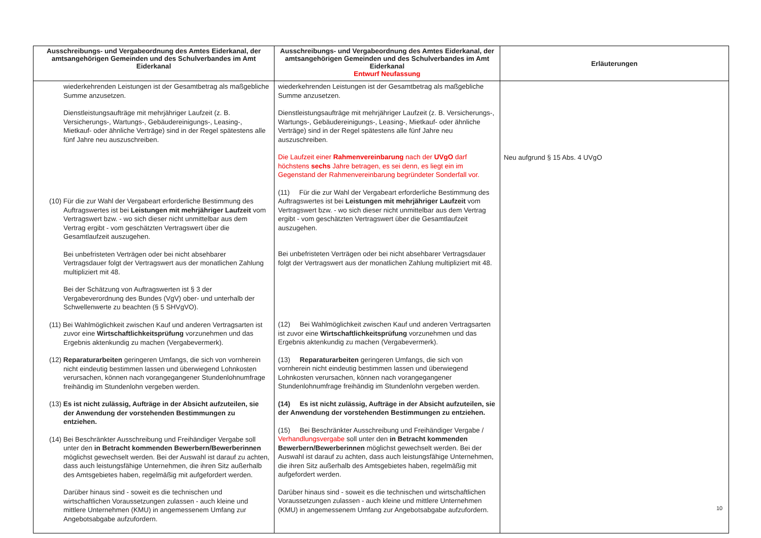| Ausschreibungs- und Vergabeordnung des Amtes Eiderkanal, der amtsangehörigen Gemeinden und des Schulverbandes im Amt Eiderkanal | Ausschreibungs- und Vergabeordnung des Amtes Eiderkanal, der amtsangehörigen Gemeinden und des Schulverbandes im Amt Eiderkanal Entwurf Neufassung | Erläuterungen |
| --- | --- | --- |
| wiederkehrenden Leistungen ist der Gesamtbetrag als maßgebliche Summe anzusetzen. Dienstleistungsaufträge mit mehrjähriger Laufzeit (z. B. Versicherungs-, Wartungs-, Gebäudereinigungs-, Leasing-, Mietkauf- oder ähnliche Verträge) sind in der Regel spätestens alle fünf Jahre neu auszuschreiben. (10) Für die zur Wahl der Vergabeart erforderliche Bestimmung des Auftragswertes ist bei Leistungen mit mehrjähriger Laufzeit vom Vertragswert bzw. - wo sich dieser nicht unmittelbar aus dem Vertrag ergibt - vom geschätzten Vertragswert über die Gesamtlaufzeit auszugehen. Bei unbefristeten Verträgen oder bei nicht absehbarer Vertragsdauer folgt der Vertragswert aus der monatlichen Zahlung multipliziert mit 48. Bei der Schätzung von Auftragswerten ist § 3 der Vergabeverordnung des Bundes (VgV) ober- und unterhalb der Schwellenwerte zu beachten (§ 5 SHVgVO). (11) Bei Wahlmöglichkeit zwischen Kauf und anderen Vertragsarten ist zuvor eine Wirtschaftlichkeitsprüfung vorzunehmen und das Ergebnis aktenkundig zu machen (Vergabevermerk). (12) Reparaturarbeiten geringeren Umfangs, die sich von vornherein nicht eindeutig bestimmen lassen und überwiegend Lohnkosten verursachen, können nach vorangegangener Stundenlohnumfrage freihändig im Stundenlohn vergeben werden. (13) Es ist nicht zulässig, Aufträge in der Absicht aufzuteilen, sie der Anwendung der vorstehenden Bestimmungen zu entziehen. (14) Bei Beschränkter Ausschreibung und Freihändiger Vergabe soll unter den in Betracht kommenden Bewerbern/Bewerberinnen möglichst gewechselt werden. Bei der Auswahl ist darauf zu achten, dass auch leistungsfähige Unternehmen, die ihren Sitz außerhalb des Amtsgebietes haben, regelmäßig mit aufgefordert werden. Darüber hinaus sind - soweit es die technischen und wirtschaftlichen Voraussetzungen zulassen - auch kleine und mittlere Unternehmen (KMU) in angemessenem Umfang zur Angebotsabgabe aufzufordern. | wiederkehrenden Leistungen ist der Gesamtbetrag als maßgebliche Summe anzusetzen. Dienstleistungsaufträge mit mehrjähriger Laufzeit (z. B. Versicherungs-, Wartungs-, Gebäudereinigungs-, Leasing-, Mietkauf- oder ähnliche Verträge) sind in der Regel spätestens alle fünf Jahre neu auszuschreiben. Die Laufzeit einer Rahmenvereinbarung nach der UVgO darf höchstens sechs Jahre betragen, es sei denn, es liegt ein im Gegenstand der Rahmenvereinbarung begründeter Sonderfall vor. (11) Für die zur Wahl der Vergabeart erforderliche Bestimmung des Auftragswertes ist bei Leistungen mit mehrjähriger Laufzeit vom Vertragswert bzw. - wo sich dieser nicht unmittelbar aus dem Vertrag ergibt - vom geschätzten Vertragswert über die Gesamtlaufzeit auszugehen. Bei unbefristeten Verträgen oder bei nicht absehbarer Vertragsdauer folgt der Vertragswert aus der monatlichen Zahlung multipliziert mit 48. (12) Bei Wahlmöglichkeit zwischen Kauf und anderen Vertragsarten ist zuvor eine Wirtschaftlichkeitsprüfung vorzunehmen und das Ergebnis aktenkundig zu machen (Vergabevermerk). (13) Reparaturarbeiten geringeren Umfangs, die sich von vornherein nicht eindeutig bestimmen lassen und überwiegend Lohnkosten verursachen, können nach vorangegangener Stundenlohnumfrage freihändig im Stundenlohn vergeben werden. (14) Es ist nicht zulässig, Aufträge in der Absicht aufzuteilen, sie der Anwendung der vorstehenden Bestimmungen zu entziehen. (15) Bei Beschränkter Ausschreibung und Freihändiger Vergabe / Verhandlungsvergabe soll unter den in Betracht kommenden Bewerbern/Bewerberinnen möglichst gewechselt werden. Bei der Auswahl ist darauf zu achten, dass auch leistungsfähige Unternehmen, die ihren Sitz außerhalb des Amtsgebietes haben, regelmäßig mit aufgefordert werden. Darüber hinaus sind - soweit es die technischen und wirtschaftlichen Voraussetzungen zulassen - auch kleine und mittlere Unternehmen (KMU) in angemessenem Umfang zur Angebotsabgabe aufzufordern. | Neu aufgrund § 15 Abs. 4 UVgO |
10